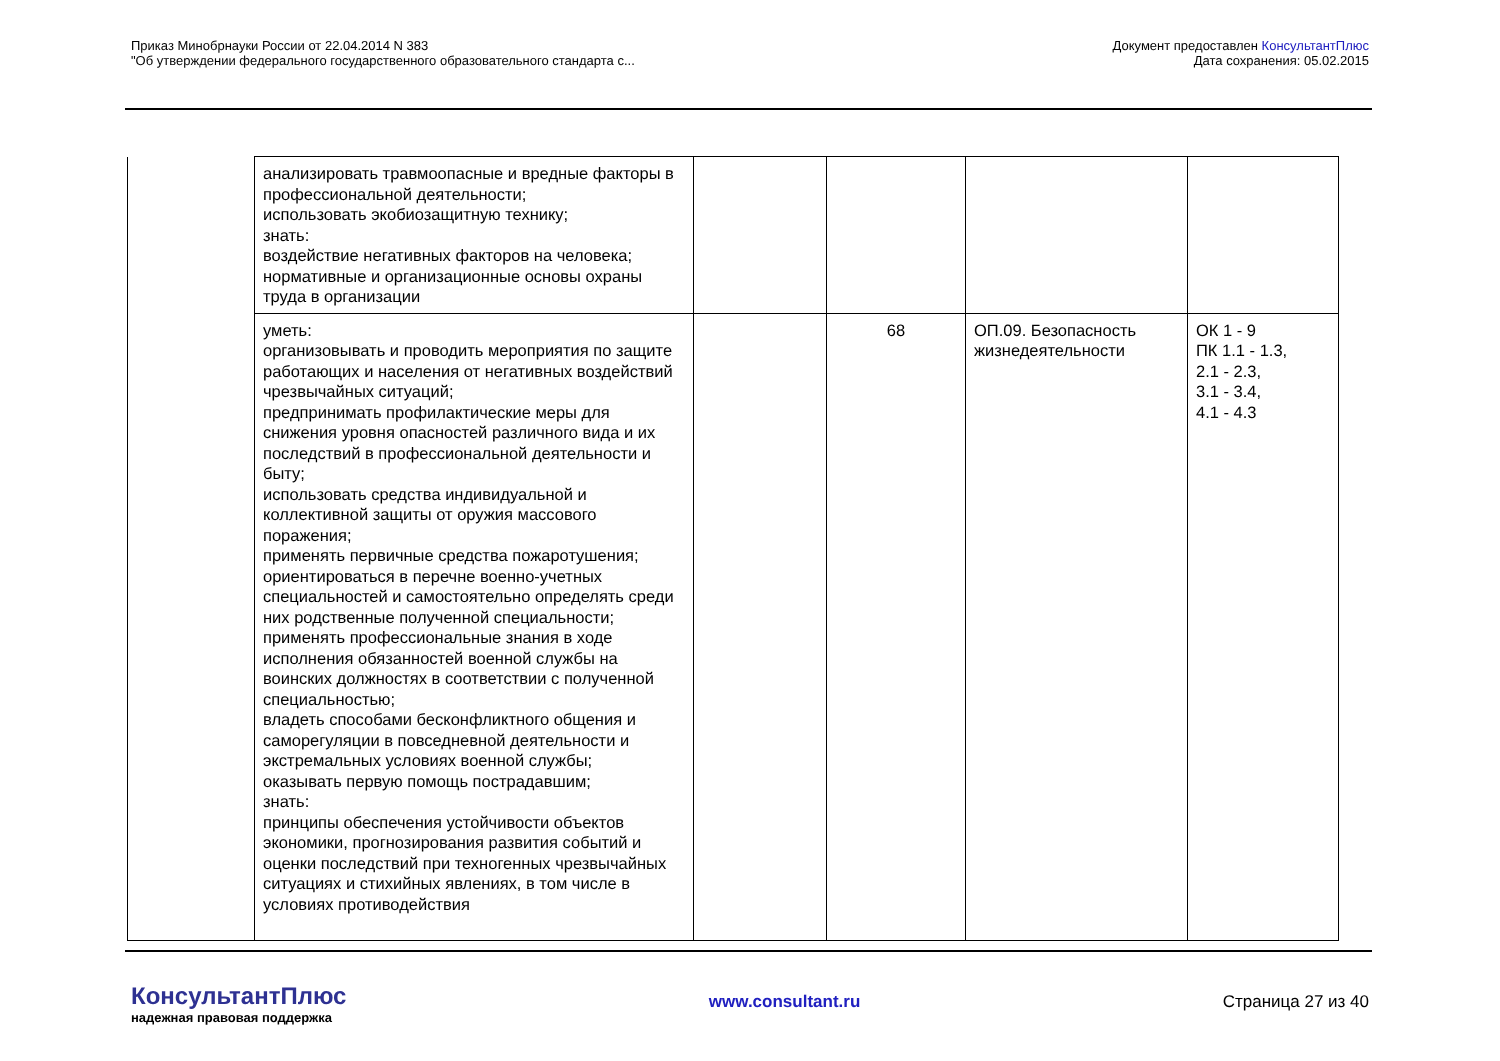Приказ Минобрнауки России от 22.04.2014 N 383
"Об утверждении федерального государственного образовательного стандарта с...
Документ предоставлен КонсультантПлюс
Дата сохранения: 05.02.2015
| | анализировать травмоопасные и вредные факторы в профессиональной деятельности; использовать экобиозащитную технику; знать: воздействие негативных факторов на человека; нормативные и организационные основы охраны труда в организации | | | | |
| | уметь: организовывать и проводить мероприятия по защите работающих и населения от негативных воздействий чрезвычайных ситуаций; предпринимать профилактические меры для снижения уровня опасностей различного вида и их последствий в профессиональной деятельности и быту; использовать средства индивидуальной и коллективной защиты от оружия массового поражения; применять первичные средства пожаротушения; ориентироваться в перечне военно-учетных специальностей и самостоятельно определять среди них родственные полученной специальности; применять профессиональные знания в ходе исполнения обязанностей военной службы на воинских должностях в соответствии с полученной специальностью; владеть способами бесконфликтного общения и саморегуляции в повседневной деятельности и экстремальных условиях военной службы; оказывать первую помощь пострадавшим; знать: принципы обеспечения устойчивости объектов экономики, прогнозирования развития событий и оценки последствий при техногенных чрезвычайных ситуациях и стихийных явлениях, в том числе в условиях противодействия | | 68 | ОП.09. Безопасность жизнедеятельности | ОК 1 - 9 ПК 1.1 - 1.3, 2.1 - 2.3, 3.1 - 3.4, 4.1 - 4.3 |
КонсультантПлюс
надежная правовая поддержка
www.consultant.ru Страница 27 из 40